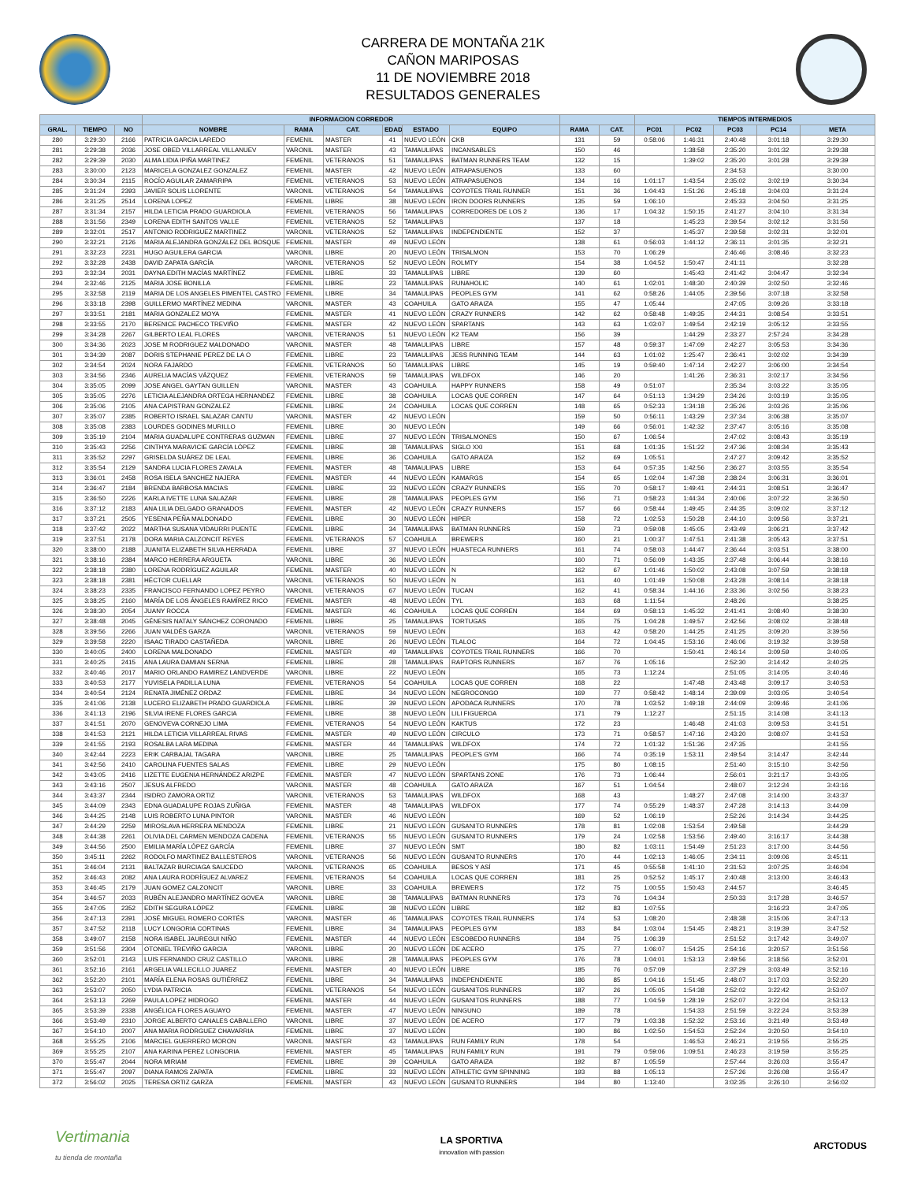CARRERA DE MONTAÑA 21K
CAÑON MARIPOSAS
11 DE NOVIEMBRE 2018
RESULTADOS GENERALES
| | | | INFORMACION CORREDOR | | | | | | | | TIEMPOS INTERMEDIOS | | | | |
| --- | --- | --- | --- | --- | --- | --- | --- | --- | --- | --- | --- | --- | --- | --- | --- |
| GRAL. | TIEMPO | NO | NOMBRE | RAMA | CAT. | EDAD | ESTADO | EQUIPO | RAMA | CAT. | PC01 | PC02 | PC03 | PC14 | META |
| 280 | 3:29:30 | 2166 | PATRICIA GARCIA LAREDO | FEMENIL | MASTER | 41 | NUEVO LEÓN | CKB | 131 | 59 | 0:58:06 | 1:46:31 | 2:40:48 | 3:01:18 | 3:29:30 |
| 281 | 3:29:38 | 2036 | JOSE OBED VILLARREAL VILLANUEV | VARONIL | MASTER | 43 | TAMAULIPAS | INCANSABLES | 150 | 46 | | 1:38:58 | 2:35:20 | 3:01:32 | 3:29:38 |
| 282 | 3:29:39 | 2030 | ALMA LIDIA IPIÑA MARTINEZ | FEMENIL | VETERANOS | 51 | TAMAULIPAS | BATMAN RUNNERS TEAM | 132 | 15 | | 1:39:02 | 2:35:20 | 3:01:28 | 3:29:39 |
| 283 | 3:30:00 | 2123 | MARICELA GONZALEZ GONZALEZ | FEMENIL | MASTER | 42 | NUEVO LEÓN | ATRAPASUENOS | 133 | 60 | | | 2:34:53 | | 3:30:00 |
| 284 | 3:30:34 | 2115 | ROCÍO AGUILAR ZAMARRIPA | FEMENIL | VETERANOS | 53 | NUEVO LEÓN | ATRAPASUENOS | 134 | 16 | 1:01:17 | 1:43:54 | 2:35:02 | 3:02:19 | 3:30:34 |
| 285 | 3:31:24 | 2393 | JAVIER SOLIS LLORENTE | VARONIL | VETERANOS | 54 | TAMAULIPAS | COYOTES TRAIL RUNNER | 151 | 36 | 1:04:43 | 1:51:26 | 2:45:18 | 3:04:03 | 3:31:24 |
| 286 | 3:31:25 | 2514 | LORENA LOPEZ | FEMENIL | LIBRE | 38 | NUEVO LEÓN | IRON DOORS RUNNERS | 135 | 59 | 1:06:10 | | 2:45:33 | 3:04:50 | 3:31:25 |
| 287 | 3:31:34 | 2157 | HILDA LETICIA PRADO GUARDIOLA | FEMENIL | VETERANOS | 56 | TAMAULIPAS | CORREDORES DE LOS 2 | 136 | 17 | 1:04:32 | 1:50:15 | 2:41:27 | 3:04:10 | 3:31:34 |
| 288 | 3:31:56 | 2349 | LORENA EDITH SANTOS VALLE | FEMENIL | VETERANOS | 52 | TAMAULIPAS | | 137 | 18 | | 1:45:23 | 2:39:54 | 3:02:12 | 3:31:56 |
| 289 | 3:32:01 | 2517 | ANTONIO RODRIGUEZ MARTINEZ | VARONIL | VETERANOS | 52 | TAMAULIPAS | INDEPENDIENTE | 152 | 37 | | 1:45:37 | 2:39:58 | 3:02:31 | 3:32:01 |
| 290 | 3:32:21 | 2126 | MARIA ALEJANDRA GONZÁLEZ DEL BOSQUE | FEMENIL | MASTER | 49 | NUEVO LEÓN | | 138 | 61 | 0:56:03 | 1:44:12 | 2:36:11 | 3:01:35 | 3:32:21 |
| 291 | 3:32:23 | 2231 | HUGO AGUILERA GARCIA | VARONIL | LIBRE | 20 | NUEVO LEÓN | TRISALMON | 153 | 70 | 1:06:29 | | 2:46:46 | 3:08:46 | 3:32:23 |
| 292 | 3:32:28 | 2438 | DAVID ZAPATA GARCÍA | VARONIL | VETERANOS | 52 | NUEVO LEÓN | ROLMTY | 154 | 38 | 1:04:52 | 1:50:47 | 2:41:11 | | 3:32:28 |
| 293 | 3:32:34 | 2031 | DAYNA EDITH MACÍAS MARTÍNEZ | FEMENIL | LIBRE | 33 | TAMAULIPAS | LIBRE | 139 | 60 | | 1:45:43 | 2:41:42 | 3:04:47 | 3:32:34 |
| 294 | 3:32:46 | 2125 | MARIA JOSE BONILLA | FEMENIL | LIBRE | 23 | TAMAULIPAS | RUNAHOLIC | 140 | 61 | 1:02:01 | 1:48:30 | 2:40:39 | 3:02:50 | 3:32:46 |
| 295 | 3:32:58 | 2119 | MARIA DE LOS ANGELES PIMENTEL CASTRO | FEMENIL | LIBRE | 34 | TAMAULIPAS | PEOPLES GYM | 141 | 62 | 0:58:26 | 1:44:05 | 2:39:56 | 3:07:18 | 3:32:58 |
| 296 | 3:33:18 | 2398 | GUILLERMO MARTÍNEZ MEDINA | VARONIL | MASTER | 43 | COAHUILA | GATO ARAIZA | 155 | 47 | 1:05:44 | | 2:47:05 | 3:09:26 | 3:33:18 |
| 297 | 3:33:51 | 2181 | MARIA GONZALEZ MOYA | FEMENIL | MASTER | 41 | NUEVO LEÓN | CRAZY RUNNERS | 142 | 62 | 0:58:48 | 1:49:35 | 2:44:31 | 3:08:54 | 3:33:51 |
| 298 | 3:33:55 | 2170 | BERENICE PACHECO TREVIÑO | FEMENIL | MASTER | 42 | NUEVO LEÓN | SPARTANS | 143 | 63 | 1:03:07 | 1:49:54 | 2:42:19 | 3:05:12 | 3:33:55 |
| 299 | 3:34:28 | 2267 | GILBERTO LEAL FLORES | VARONIL | VETERANOS | 51 | NUEVO LEÓN | K2 TEAM | 156 | 39 | | 1:44:29 | 2:33:27 | 2:57:24 | 3:34:28 |
| 300 | 3:34:36 | 2023 | JOSE M RODRIGUEZ MALDONADO | VARONIL | MASTER | 48 | TAMAULIPAS | LIBRE | 157 | 48 | 0:59:37 | 1:47:09 | 2:42:27 | 3:05:53 | 3:34:36 |
| 301 | 3:34:39 | 2087 | DORIS STEPHANIE PEREZ DE LA O | FEMENIL | LIBRE | 23 | TAMAULIPAS | JESS RUNNING TEAM | 144 | 63 | 1:01:02 | 1:25:47 | 2:36:41 | 3:02:02 | 3:34:39 |
| 302 | 3:34:54 | 2024 | NORA FAJARDO | FEMENIL | VETERANOS | 50 | TAMAULIPAS | LIBRE | 145 | 19 | 0:59:40 | 1:47:14 | 2:42:27 | 3:06:00 | 3:34:54 |
| 303 | 3:34:56 | 2346 | AURELIA MACÍAS VÁZQUEZ | FEMENIL | VETERANOS | 59 | TAMAULIPAS | WILDFOX | 146 | 20 | | 1:41:26 | 2:36:31 | 3:02:17 | 3:34:56 |
| 304 | 3:35:05 | 2099 | JOSE ANGEL GAYTAN GUILLEN | VARONIL | MASTER | 43 | COAHUILA | HAPPY RUNNERS | 158 | 49 | 0:51:07 | | 2:35:34 | 3:03:22 | 3:35:05 |
| 305 | 3:35:05 | 2276 | LETICIA ALEJANDRA ORTEGA HERNANDEZ | FEMENIL | LIBRE | 38 | COAHUILA | LOCAS QUE CORREN | 147 | 64 | 0:51:13 | 1:34:29 | 2:34:26 | 3:03:19 | 3:35:05 |
| 306 | 3:35:06 | 2105 | ANA CAPISTRAN GONZALEZ | FEMENIL | LIBRE | 24 | COAHUILA | LOCAS QUE CORREN | 148 | 65 | 0:52:33 | 1:34:18 | 2:35:26 | 3:03:26 | 3:35:06 |
| 307 | 3:35:07 | 2385 | ROBERTO ISRAEL SALAZAR CANTU | VARONIL | MASTER | 42 | NUEVO LEÓN | | 159 | 50 | 0:56:11 | 1:43:29 | 2:37:34 | 3:06:38 | 3:35:07 |
| 308 | 3:35:08 | 2383 | LOURDES GODINES MURILLO | FEMENIL | LIBRE | 30 | NUEVO LEÓN | | 149 | 66 | 0:56:01 | 1:42:32 | 2:37:47 | 3:05:16 | 3:35:08 |
| 309 | 3:35:19 | 2104 | MARIA GUADALUPE CONTRERAS GUZMAN | FEMENIL | LIBRE | 37 | NUEVO LEÓN | TRISALMONES | 150 | 67 | 1:06:54 | | 2:47:02 | 3:08:43 | 3:35:19 |
| 310 | 3:35:43 | 2256 | CINTHYA MARAVICIE GARCÍA LÓPEZ | FEMENIL | LIBRE | 38 | TAMAULIPAS | SIGLO XXI | 151 | 68 | 1:01:35 | 1:51:22 | 2:47:36 | 3:08:34 | 3:35:43 |
| 311 | 3:35:52 | 2297 | GRISELDA SUÁREZ DE LEAL | FEMENIL | LIBRE | 36 | COAHUILA | GATO ARAIZA | 152 | 69 | 1:05:51 | | 2:47:27 | 3:09:42 | 3:35:52 |
| 312 | 3:35:54 | 2129 | SANDRA LUCIA FLORES ZAVALA | FEMENIL | MASTER | 48 | TAMAULIPAS | LIBRE | 153 | 64 | 0:57:35 | 1:42:56 | 2:36:27 | 3:03:55 | 3:35:54 |
| 313 | 3:36:01 | 2458 | ROSA ISELA SANCHEZ NAJERA | FEMENIL | MASTER | 44 | NUEVO LEÓN | KAMARGS | 154 | 65 | 1:02:04 | 1:47:38 | 2:38:24 | 3:06:31 | 3:36:01 |
| 314 | 3:36:47 | 2184 | BRENDA BARBOSA MACIAS | FEMENIL | LIBRE | 33 | NUEVO LEÓN | CRAZY RUNNERS | 155 | 70 | 0:58:17 | 1:49:41 | 2:44:31 | 3:08:51 | 3:36:47 |
| 315 | 3:36:50 | 2226 | KARLA IVETTE LUNA SALAZAR | FEMENIL | LIBRE | 28 | TAMAULIPAS | PEOPLES GYM | 156 | 71 | 0:58:23 | 1:44:34 | 2:40:06 | 3:07:22 | 3:36:50 |
| 316 | 3:37:12 | 2183 | ANA LILIA DELGADO GRANADOS | FEMENIL | MASTER | 42 | NUEVO LEÓN | CRAZY RUNNERS | 157 | 66 | 0:58:44 | 1:49:45 | 2:44:35 | 3:09:02 | 3:37:12 |
| 317 | 3:37:21 | 2505 | YESENIA PEÑA MALDONADO | FEMENIL | LIBRE | 30 | NUEVO LEÓN | HIPER | 158 | 72 | 1:02:53 | 1:50:28 | 2:44:10 | 3:09:56 | 3:37:21 |
| 318 | 3:37:42 | 2022 | MARTHA SUSANA VIDAURRI PUENTE | FEMENIL | LIBRE | 34 | TAMAULIPAS | BATMAN RUNNERS | 159 | 73 | 0:59:08 | 1:45:05 | 2:43:49 | 3:06:21 | 3:37:42 |
| 319 | 3:37:51 | 2178 | DORA MARIA CALZONCIT REYES | FEMENIL | VETERANOS | 57 | COAHUILA | BREWERS | 160 | 21 | 1:00:37 | 1:47:51 | 2:41:38 | 3:05:43 | 3:37:51 |
| 320 | 3:38:00 | 2188 | JUANITA ELIZABETH SILVA HERRADA | FEMENIL | LIBRE | 37 | NUEVO LEÓN | HUASTECA RUNNERS | 161 | 74 | 0:58:03 | 1:44:47 | 2:36:44 | 3:03:51 | 3:38:00 |
| 321 | 3:38:16 | 2384 | MARCO HERRERA ARGUETA | VARONIL | LIBRE | 36 | NUEVO LEÓN | | 160 | 71 | 0:56:09 | 1:43:35 | 2:37:48 | 3:06:44 | 3:38:16 |
| 322 | 3:38:18 | 2380 | LORENA RODRÍGUEZ AGUILAR | FEMENIL | MASTER | 40 | NUEVO LEÓN | N | 162 | 67 | 1:01:46 | 1:50:02 | 2:43:08 | 3:07:59 | 3:38:18 |
| 323 | 3:38:18 | 2381 | HÉCTOR CUELLAR | VARONIL | VETERANOS | 50 | NUEVO LEÓN | N | 161 | 40 | 1:01:49 | 1:50:08 | 2:43:28 | 3:08:14 | 3:38:18 |
| 324 | 3:38:23 | 2335 | FRANCISCO FERNANDO LOPEZ PEYRO | VARONIL | VETERANOS | 67 | NUEVO LEÓN | TUCAN | 162 | 41 | 0:58:34 | 1:44:16 | 2:33:36 | 3:02:56 | 3:38:23 |
| 325 | 3:38:25 | 2160 | MARÍA DE LOS ÁNGELES RAMÍREZ RICO | FEMENIL | MASTER | 48 | NUEVO LEÓN | TYL | 163 | 68 | 1:11:54 | | 2:48:26 | | 3:38:25 |
| 326 | 3:38:30 | 2054 | JUANY ROCCA | FEMENIL | MASTER | 46 | COAHUILA | LOCAS QUE CORREN | 164 | 69 | 0:58:13 | 1:45:32 | 2:41:41 | 3:08:40 | 3:38:30 |
| 327 | 3:38:48 | 2045 | GÉNESIS NATALY SÁNCHEZ CORONADO | FEMENIL | LIBRE | 25 | TAMAULIPAS | TORTUGAS | 165 | 75 | 1:04:28 | 1:49:57 | 2:42:56 | 3:08:02 | 3:38:48 |
| 328 | 3:39:56 | 2266 | JUAN VALDÉS GARZA | VARONIL | VETERANOS | 59 | NUEVO LEÓN | | 163 | 42 | 0:58:20 | 1:44:25 | 2:41:25 | 3:09:20 | 3:39:56 |
| 329 | 3:39:58 | 2220 | ISAAC TIRADO CASTAÑEDA | VARONIL | LIBRE | 26 | NUEVO LEÓN | TLALOC | 164 | 72 | 1:04:45 | 1:53:16 | 2:46:06 | 3:19:32 | 3:39:58 |
| 330 | 3:40:05 | 2400 | LORENA MALDONADO | FEMENIL | MASTER | 49 | TAMAULIPAS | COYOTES TRAIL RUNNERS | 166 | 70 | | 1:50:41 | 2:46:14 | 3:09:59 | 3:40:05 |
| 331 | 3:40:25 | 2415 | ANA LAURA DAMIAN SERNA | FEMENIL | LIBRE | 28 | TAMAULIPAS | RAPTORS RUNNERS | 167 | 76 | 1:05:16 | | 2:52:30 | 3:14:42 | 3:40:25 |
| 332 | 3:40:46 | 2017 | MARIO ORLANDO RAMIREZ LANDVERDE | VARONIL | LIBRE | 22 | NUEVO LEÓN | | 165 | 73 | 1:12:24 | | 2:51:05 | 3:14:05 | 3:40:46 |
| 333 | 3:40:53 | 2177 | YUVISELA PADILLA LUNA | FEMENIL | VETERANOS | 54 | COAHUILA | LOCAS QUE CORREN | 168 | 22 | | 1:47:48 | 2:43:48 | 3:09:17 | 3:40:53 |
| 334 | 3:40:54 | 2124 | RENATA JIMÉNEZ ORDAZ | FEMENIL | LIBRE | 34 | NUEVO LEÓN | NEGROCONGO | 169 | 77 | 0:58:42 | 1:48:14 | 2:39:09 | 3:03:05 | 3:40:54 |
| 335 | 3:41:06 | 2138 | LUCERO ELIZABETH PRADO GUARDIOLA | FEMENIL | LIBRE | 39 | NUEVO LEÓN | APODACA RUNNERS | 170 | 78 | 1:03:52 | 1:49:18 | 2:44:09 | 3:09:46 | 3:41:06 |
| 336 | 3:41:13 | 2196 | SILVIA IRENE FLORES GARCIA | FEMENIL | LIBRE | 38 | NUEVO LEÓN | LILI FIGUEROA | 171 | 79 | 1:12:27 | | 2:51:15 | 3:14:08 | 3:41:13 |
| 337 | 3:41:51 | 2070 | GENOVEVA CORNEJO LIMA | FEMENIL | VETERANOS | 54 | NUEVO LEÓN | KAKTUS | 172 | 23 | | 1:46:48 | 2:41:03 | 3:09:53 | 3:41:51 |
| 338 | 3:41:53 | 2121 | HILDA LETICIA VILLARREAL RIVAS | FEMENIL | MASTER | 49 | NUEVO LEÓN | CIRCULO | 173 | 71 | 0:58:57 | 1:47:16 | 2:43:20 | 3:08:07 | 3:41:53 |
| 339 | 3:41:55 | 2193 | ROSALBA LARA MEDINA | FEMENIL | MASTER | 44 | TAMAULIPAS | WILDFOX | 174 | 72 | 1:01:32 | 1:51:36 | 2:47:35 | | 3:41:55 |
| 340 | 3:42:44 | 2223 | ERIK CARBAJAL TAGARA | VARONIL | LIBRE | 25 | TAMAULIPAS | PEOPLE'S GYM | 166 | 74 | 0:35:19 | 1:53:11 | 2:49:54 | 3:14:47 | 3:42:44 |
| 341 | 3:42:56 | 2410 | CAROLINA FUENTES SALAS | FEMENIL | LIBRE | 29 | NUEVO LEÓN | | 175 | 80 | 1:08:15 | | 2:51:40 | 3:15:10 | 3:42:56 |
| 342 | 3:43:05 | 2416 | LIZETTE EUGENIA HERNÁNDEZ ARIZPE | FEMENIL | MASTER | 47 | NUEVO LEÓN | SPARTANS ZONE | 176 | 73 | 1:06:44 | | 2:56:01 | 3:21:17 | 3:43:05 |
| 343 | 3:43:16 | 2507 | JESUS ALFREDO | VARONIL | MASTER | 48 | COAHUILA | GATO ARAIZA | 167 | 51 | 1:04:54 | | 2:48:07 | 3:12:24 | 3:43:16 |
| 344 | 3:43:37 | 2344 | ISIDRO ZAMORA ORTIZ | VARONIL | VETERANOS | 53 | TAMAULIPAS | WILDFOX | 168 | 43 | | 1:48:27 | 2:47:08 | 3:14:00 | 3:43:37 |
| 345 | 3:44:09 | 2343 | EDNA GUADALUPE ROJAS ZUÑIGA | FEMENIL | MASTER | 48 | TAMAULIPAS | WILDFOX | 177 | 74 | 0:55:29 | 1:48:37 | 2:47:28 | 3:14:13 | 3:44:09 |
| 346 | 3:44:25 | 2148 | LUIS ROBERTO LUNA PINTOR | VARONIL | MASTER | 46 | NUEVO LEÓN | | 169 | 52 | 1:06:19 | | 2:52:26 | 3:14:34 | 3:44:25 |
| 347 | 3:44:29 | 2259 | MIROSLAVA HERRERA MENDOZA | FEMENIL | LIBRE | 21 | NUEVO LEÓN | GUSANITO RUNNERS | 178 | 81 | 1:02:08 | 1:53:54 | 2:49:58 | | 3:44:29 |
| 348 | 3:44:38 | 2261 | OLIVIA DEL CARMEN MENDOZA CADENA | FEMENIL | VETERANOS | 55 | NUEVO LEÓN | GUSANITO RUNNERS | 179 | 24 | 1:02:58 | 1:53:56 | 2:49:40 | 3:16:17 | 3:44:38 |
| 349 | 3:44:56 | 2500 | EMILIA MARÍA LÓPEZ GARCÍA | FEMENIL | LIBRE | 37 | NUEVO LEÓN | SMT | 180 | 82 | 1:03:11 | 1:54:49 | 2:51:23 | 3:17:00 | 3:44:56 |
| 350 | 3:45:11 | 2262 | RODOLFO MARTINEZ BALLESTEROS | VARONIL | VETERANOS | 56 | NUEVO LEÓN | GUSANITO RUNNERS | 170 | 44 | 1:02:13 | 1:46:05 | 2:34:11 | 3:09:06 | 3:45:11 |
| 351 | 3:46:04 | 2131 | BALTAZAR BURCIAGA SAUCEDO | VARONIL | VETERANOS | 65 | COAHUILA | BESOS Y ASÍ | 171 | 45 | 0:55:58 | 1:41:10 | 2:31:53 | 3:07:25 | 3:46:04 |
| 352 | 3:46:43 | 2082 | ANA LAURA RODRÍGUEZ ALVAREZ | FEMENIL | VETERANOS | 54 | COAHUILA | LOCAS QUE CORREN | 181 | 25 | 0:52:52 | 1:45:17 | 2:40:48 | 3:13:00 | 3:46:43 |
| 353 | 3:46:45 | 2179 | JUAN GOMEZ CALZONCIT | VARONIL | LIBRE | 33 | COAHUILA | BREWERS | 172 | 75 | 1:00:55 | 1:50:43 | 2:44:57 | | 3:46:45 |
| 354 | 3:46:57 | 2033 | RUBÉN ALEJANDRO MARTÍNEZ GOVEA | VARONIL | LIBRE | 38 | TAMAULIPAS | BATMAN RUNNERS | 173 | 76 | 1:04:34 | | 2:50:33 | 3:17:28 | 3:46:57 |
| 355 | 3:47:05 | 2352 | EDITH SEGURA LÓPEZ | FEMENIL | LIBRE | 38 | NUEVO LEÓN | LIBRE | 182 | 83 | 1:07:55 | | | 3:16:23 | 3:47:05 |
| 356 | 3:47:13 | 2391 | JOSÉ MIGUEL ROMERO CORTÉS | VARONIL | MASTER | 46 | TAMAULIPAS | COYOTES TRAIL RUNNERS | 174 | 53 | 1:08:20 | | 2:48:38 | 3:15:06 | 3:47:13 |
| 357 | 3:47:52 | 2118 | LUCY LONGORIA CORTINAS | FEMENIL | LIBRE | 34 | TAMAULIPAS | PEOPLES GYM | 183 | 84 | 1:03:04 | 1:54:45 | 2:48:21 | 3:19:39 | 3:47:52 |
| 358 | 3:49:07 | 2158 | NORA ISABEL JAUREGUI NIÑO | FEMENIL | MASTER | 44 | NUEVO LEÓN | ESCOBEDO RUNNERS | 184 | 75 | 1:06:39 | | 2:51:52 | 3:17:42 | 3:49:07 |
| 359 | 3:51:56 | 2304 | OTONIEL TREVIÑO GARCIA | VARONIL | LIBRE | 20 | NUEVO LEÓN | DE ACERO | 175 | 77 | 1:06:07 | 1:54:25 | 2:54:16 | 3:20:57 | 3:51:56 |
| 360 | 3:52:01 | 2143 | LUIS FERNANDO CRUZ CASTILLO | VARONIL | LIBRE | 28 | TAMAULIPAS | PEOPLES GYM | 176 | 78 | 1:04:01 | 1:53:13 | 2:49:56 | 3:18:56 | 3:52:01 |
| 361 | 3:52:16 | 2161 | ARGELIA VALLECILLO JUAREZ | FEMENIL | MASTER | 40 | NUEVO LEÓN | LIBRE | 185 | 76 | 0:57:09 | | 2:37:29 | 3:03:49 | 3:52:16 |
| 362 | 3:52:20 | 2101 | MARÍA ELENA ROSAS GUTIÉRREZ | FEMENIL | LIBRE | 34 | TAMAULIPAS | INDEPENDIENTE | 186 | 85 | 1:04:16 | 1:51:45 | 2:48:07 | 3:17:03 | 3:52:20 |
| 363 | 3:53:07 | 2050 | LYDIA PATRICIA | FEMENIL | VETERANOS | 54 | NUEVO LEÓN | GUSANITOS RUNNERS | 187 | 26 | 1:05:05 | 1:54:38 | 2:52:02 | 3:22:42 | 3:53:07 |
| 364 | 3:53:13 | 2269 | PAULA LOPEZ HIDROGO | FEMENIL | MASTER | 44 | NUEVO LEÓN | GUSANITOS RUNNERS | 188 | 77 | 1:04:59 | 1:28:19 | 2:52:07 | 3:22:04 | 3:53:13 |
| 365 | 3:53:39 | 2338 | ANGÉLICA FLORES AGUAYO | FEMENIL | MASTER | 47 | NUEVO LEÓN | NINGUNO | 189 | 78 | | 1:54:33 | 2:51:59 | 3:22:24 | 3:53:39 |
| 366 | 3:53:49 | 2310 | JORGE ALBERTO CANALES CABALLERO | VARONIL | LIBRE | 37 | NUEVO LEÓN | DE ACERO | 177 | 79 | 1:03:38 | 1:52:32 | 2:53:16 | 3:21:49 | 3:53:49 |
| 367 | 3:54:10 | 2007 | ANA MARIA RODRGUEZ CHAVARRIA | FEMENIL | LIBRE | 37 | NUEVO LEÓN | | 190 | 86 | 1:02:50 | 1:54:53 | 2:52:24 | 3:20:50 | 3:54:10 |
| 368 | 3:55:25 | 2106 | MARCIEL GUERRERO MORON | VARONIL | MASTER | 43 | TAMAULIPAS | RUN FAMILY RUN | 178 | 54 | | 1:46:53 | 2:46:21 | 3:19:55 | 3:55:25 |
| 369 | 3:55:25 | 2107 | ANA KARINA PEREZ LONGORIA | FEMENIL | MASTER | 45 | TAMAULIPAS | RUN FAMILY RUN | 191 | 79 | 0:59:06 | 1:09:51 | 2:46:23 | 3:19:59 | 3:55:25 |
| 370 | 3:55:47 | 2044 | NORA MIRIAM | FEMENIL | LIBRE | 39 | COAHUILA | GATO ARAIZA | 192 | 87 | 1:05:59 | | 2:57:44 | 3:26:03 | 3:55:47 |
| 371 | 3:55:47 | 2097 | DIANA RAMOS ZAPATA | FEMENIL | LIBRE | 33 | NUEVO LEÓN | ATHLETIC GYM SPINNING | 193 | 88 | 1:05:13 | | 2:57:26 | 3:26:08 | 3:55:47 |
| 372 | 3:56:02 | 2025 | TERESA ORTIZ GARZA | FEMENIL | MASTER | 43 | NUEVO LEÓN | GUSANITO RUNNERS | 194 | 80 | 1:13:40 | | 3:02:35 | 3:26:10 | 3:56:02 |
Vertimania
tu tienda de montaña
LA SPORTIVA
innovation with passion
ARCTODUS